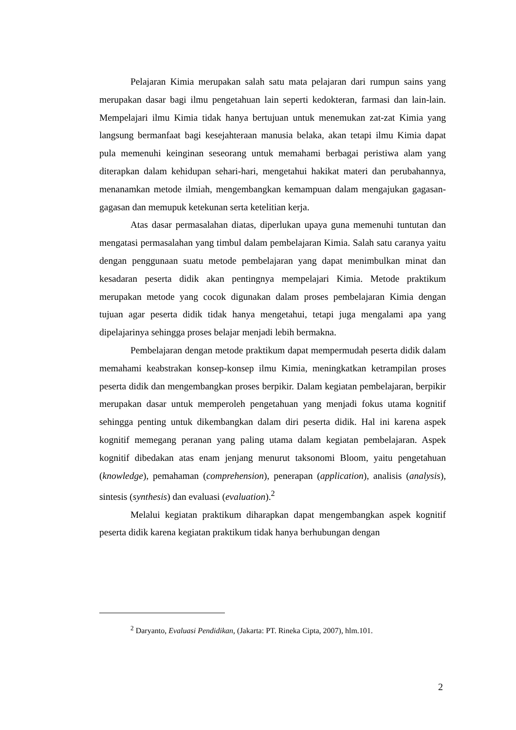Pelajaran Kimia merupakan salah satu mata pelajaran dari rumpun sains yang merupakan dasar bagi ilmu pengetahuan lain seperti kedokteran, farmasi dan lain-lain. Mempelajari ilmu Kimia tidak hanya bertujuan untuk menemukan zat-zat Kimia yang langsung bermanfaat bagi kesejahteraan manusia belaka, akan tetapi ilmu Kimia dapat pula memenuhi keinginan seseorang untuk memahami berbagai peristiwa alam yang diterapkan dalam kehidupan sehari-hari, mengetahui hakikat materi dan perubahannya, menanamkan metode ilmiah, mengembangkan kemampuan dalam mengajukan gagasan-gagasan dan memupuk ketekunan serta ketelitian kerja.
Atas dasar permasalahan diatas, diperlukan upaya guna memenuhi tuntutan dan mengatasi permasalahan yang timbul dalam pembelajaran Kimia. Salah satu caranya yaitu dengan penggunaan suatu metode pembelajaran yang dapat menimbulkan minat dan kesadaran peserta didik akan pentingnya mempelajari Kimia. Metode praktikum merupakan metode yang cocok digunakan dalam proses pembelajaran Kimia dengan tujuan agar peserta didik tidak hanya mengetahui, tetapi juga mengalami apa yang dipelajarinya sehingga proses belajar menjadi lebih bermakna.
Pembelajaran dengan metode praktikum dapat mempermudah peserta didik dalam memahami keabstrakan konsep-konsep ilmu Kimia, meningkatkan ketrampilan proses peserta didik dan mengembangkan proses berpikir. Dalam kegiatan pembelajaran, berpikir merupakan dasar untuk memperoleh pengetahuan yang menjadi fokus utama kognitif sehingga penting untuk dikembangkan dalam diri peserta didik. Hal ini karena aspek kognitif memegang peranan yang paling utama dalam kegiatan pembelajaran. Aspek kognitif dibedakan atas enam jenjang menurut taksonomi Bloom, yaitu pengetahuan (knowledge), pemahaman (comprehension), penerapan (application), analisis (analysis), sintesis (synthesis) dan evaluasi (evaluation).<sup>2</sup>
Melalui kegiatan praktikum diharapkan dapat mengembangkan aspek kognitif peserta didik karena kegiatan praktikum tidak hanya berhubungan dengan
<sup>2</sup> Daryanto, Evaluasi Pendidikan, (Jakarta: PT. Rineka Cipta, 2007), hlm.101.
2